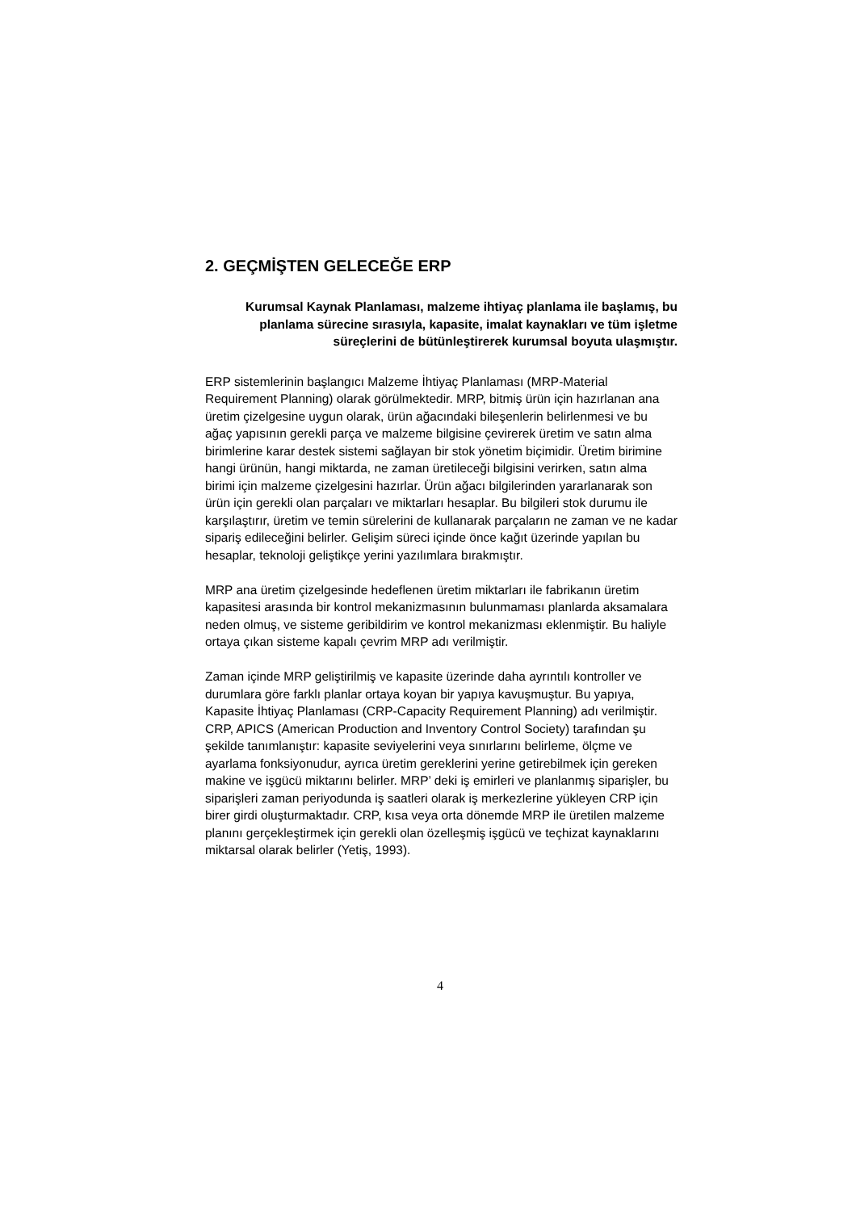2. GEÇMİŞTEN GELECEĞE ERP
Kurumsal Kaynak Planlaması, malzeme ihtiyaç planlama ile başlamış, bu planlama sürecine sırasıyla, kapasite, imalat kaynakları ve tüm işletme süreçlerini de bütünleştirerek kurumsal boyuta ulaşmıştır.
ERP sistemlerinin başlangıcı Malzeme İhtiyaç Planlaması (MRP-Material Requirement Planning) olarak görülmektedir. MRP, bitmiş ürün için hazırlanan ana üretim çizelgesine uygun olarak, ürün ağacındaki bileşenlerin belirlenmesi ve bu ağaç yapısının gerekli parça ve malzeme bilgisine çevirerek üretim ve satın alma birimlerine karar destek sistemi sağlayan bir stok yönetim biçimidir. Üretim birimine hangi ürünün, hangi miktarda, ne zaman üretileceği bilgisini verirken, satın alma birimi için malzeme çizelgesini hazırlar. Ürün ağacı bilgilerinden yararlanarak son ürün için gerekli olan parçaları ve miktarları hesaplar. Bu bilgileri stok durumu ile karşılaştırır, üretim ve temin sürelerini de kullanarak parçaların ne zaman ve ne kadar sipariş edileceğini belirler. Gelişim süreci içinde önce kağıt üzerinde yapılan bu hesaplar, teknoloji geliştikçe yerini yazılımlara bırakmıştır.
MRP ana üretim çizelgesinde hedeflenen üretim miktarları ile fabrikanın üretim kapasitesi arasında bir kontrol mekanizmasının bulunmaması planlarda aksamalara neden olmuş, ve sisteme geribildirim ve kontrol mekanizması eklenmiştir. Bu haliyle ortaya çıkan sisteme kapalı çevrim MRP adı verilmiştir.
Zaman içinde MRP geliştirilmiş ve kapasite üzerinde daha ayrıntılı kontroller ve durumlara göre farklı planlar ortaya koyan bir yapıya kavuşmuştur. Bu yapıya, Kapasite İhtiyaç Planlaması (CRP-Capacity Requirement Planning) adı verilmiştir. CRP, APICS (American Production and Inventory Control Society) tarafından şu şekilde tanımlanıştır: kapasite seviyelerini veya sınırlarını belirleme, ölçme ve ayarlama fonksiyonudur, ayrıca üretim gereklerini yerine getirebilmek için gereken makine ve işgücü miktarını belirler. MRP’ deki iş emirleri ve planlanmış siparişler, bu siparişleri zaman periyodunda iş saatleri olarak iş merkezlerine yükleyen CRP için birer girdi oluşturmaktadır. CRP, kısa veya orta dönemde MRP ile üretilen malzeme planını gerçekleştirmek için gerekli olan özelleşmiş işgücü ve teçhizat kaynaklarını miktarsal olarak belirler (Yetiş, 1993).
4